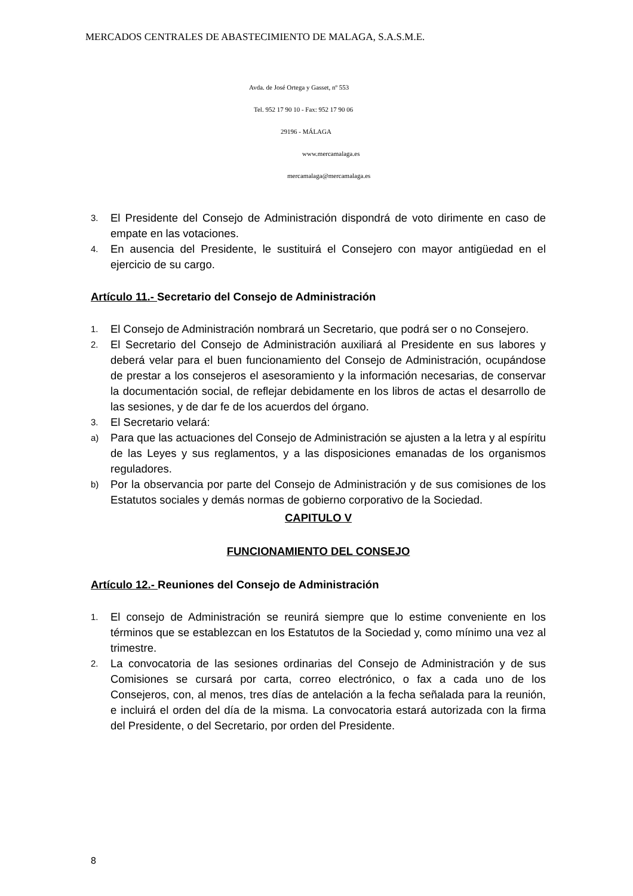MERCADOS CENTRALES DE ABASTECIMIENTO DE MALAGA, S.A.S.M.E.
Avda. de José Ortega y Gasset, nº 553
Tel. 952 17 90 10 - Fax: 952 17 90 06
29196 - MÁLAGA
www.mercamalaga.es
mercamalaga@mercamalaga.es
3. El Presidente del Consejo de Administración dispondrá de voto dirimente en caso de empate en las votaciones.
4. En ausencia del Presidente, le sustituirá el Consejero con mayor antigüedad en el ejercicio de su cargo.
Artículo 11.- Secretario del Consejo de Administración
1. El Consejo de Administración nombrará un Secretario, que podrá ser o no Consejero.
2. El Secretario del Consejo de Administración auxiliará al Presidente en sus labores y deberá velar para el buen funcionamiento del Consejo de Administración, ocupándose de prestar a los consejeros el asesoramiento y la información necesarias, de conservar la documentación social, de reflejar debidamente en los libros de actas el desarrollo de las sesiones, y de dar fe de los acuerdos del órgano.
3. El Secretario velará:
a) Para que las actuaciones del Consejo de Administración se ajusten a la letra y al espíritu de las Leyes y sus reglamentos, y a las disposiciones emanadas de los organismos reguladores.
b) Por la observancia por parte del Consejo de Administración y de sus comisiones de los Estatutos sociales y demás normas de gobierno corporativo de la Sociedad.
CAPITULO V
FUNCIONAMIENTO DEL CONSEJO
Artículo 12.- Reuniones del Consejo de Administración
1. El consejo de Administración se reunirá siempre que lo estime conveniente en los términos que se establezcan en los Estatutos de la Sociedad y, como mínimo una vez al trimestre.
2. La convocatoria de las sesiones ordinarias del Consejo de Administración y de sus Comisiones se cursará por carta, correo electrónico, o fax a cada uno de los Consejeros, con, al menos, tres días de antelación a la fecha señalada para la reunión, e incluirá el orden del día de la misma. La convocatoria estará autorizada con la firma del Presidente, o del Secretario, por orden del Presidente.
8